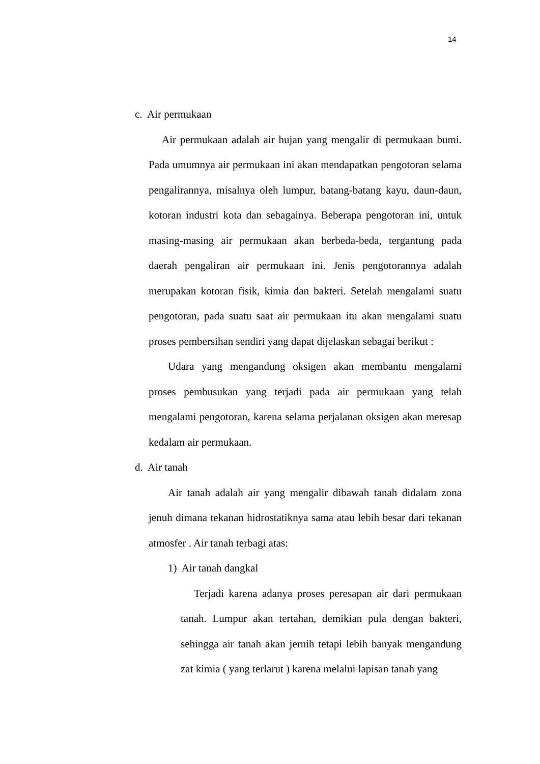14
c. Air permukaan
Air permukaan adalah air hujan yang mengalir di permukaan bumi. Pada umumnya air permukaan ini akan mendapatkan pengotoran selama pengalirannya, misalnya oleh lumpur, batang-batang kayu, daun-daun, kotoran industri kota dan sebagainya. Beberapa pengotoran ini, untuk masing-masing air permukaan akan berbeda-beda, tergantung pada daerah pengaliran air permukaan ini. Jenis pengotorannya adalah merupakan kotoran fisik, kimia dan bakteri. Setelah mengalami suatu pengotoran, pada suatu saat air permukaan itu akan mengalami suatu proses pembersihan sendiri yang dapat dijelaskan sebagai berikut :
Udara yang mengandung oksigen akan membantu mengalami proses pembusukan yang terjadi pada air permukaan yang telah mengalami pengotoran, karena selama perjalanan oksigen akan meresap kedalam air permukaan.
d. Air tanah
Air tanah adalah air yang mengalir dibawah tanah didalam zona jenuh dimana tekanan hidrostatiknya sama atau lebih besar dari tekanan atmosfer . Air tanah terbagi atas:
1) Air tanah dangkal
Terjadi karena adanya proses peresapan air dari permukaan tanah. Lumpur akan tertahan, demikian pula dengan bakteri, sehingga air tanah akan jernih tetapi lebih banyak mengandung zat kimia ( yang terlarut ) karena melalui lapisan tanah yang